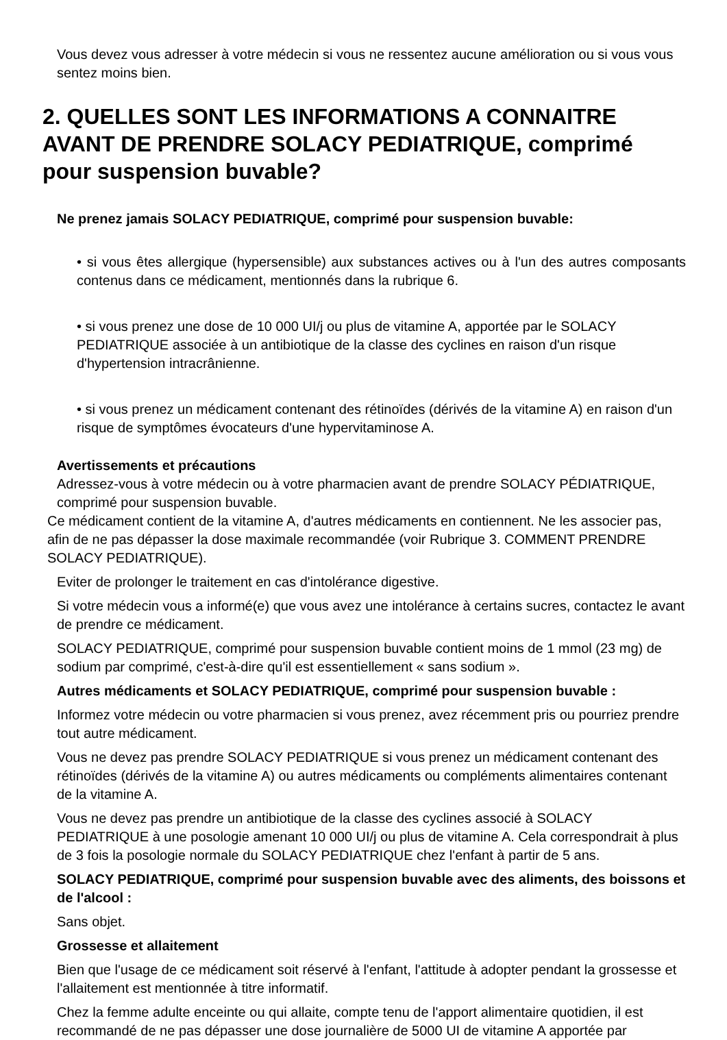Vous devez vous adresser à votre médecin si vous ne ressentez aucune amélioration ou si vous vous sentez moins bien.
2. QUELLES SONT LES INFORMATIONS A CONNAITRE AVANT DE PRENDRE SOLACY PEDIATRIQUE, comprimé pour suspension buvable?
Ne prenez jamais SOLACY PEDIATRIQUE, comprimé pour suspension buvable:
• si vous êtes allergique (hypersensible) aux substances actives ou à l'un des autres composants contenus dans ce médicament, mentionnés dans la rubrique 6.
• si vous prenez une dose de 10 000 UI/j ou plus de vitamine A, apportée par le SOLACY PEDIATRIQUE associée à un antibiotique de la classe des cyclines en raison d'un risque d'hypertension intracrânienne.
• si vous prenez un médicament contenant des rétinoïdes (dérivés de la vitamine A) en raison d'un risque de symptômes évocateurs d'une hypervitaminose A.
Avertissements et précautions
Adressez-vous à votre médecin ou à votre pharmacien avant de prendre SOLACY PÉDIATRIQUE, comprimé pour suspension buvable.
Ce médicament contient de la vitamine A, d'autres médicaments en contiennent. Ne les associer pas, afin de ne pas dépasser la dose maximale recommandée (voir Rubrique 3. COMMENT PRENDRE SOLACY PEDIATRIQUE).
Eviter de prolonger le traitement en cas d'intolérance digestive.
Si votre médecin vous a informé(e) que vous avez une intolérance à certains sucres, contactez le avant de prendre ce médicament.
SOLACY PEDIATRIQUE, comprimé pour suspension buvable contient moins de 1 mmol (23 mg) de sodium par comprimé, c'est-à-dire qu'il est essentiellement « sans sodium ».
Autres médicaments et SOLACY PEDIATRIQUE, comprimé pour suspension buvable :
Informez votre médecin ou votre pharmacien si vous prenez, avez récemment pris ou pourriez prendre tout autre médicament.
Vous ne devez pas prendre SOLACY PEDIATRIQUE si vous prenez un médicament contenant des rétinoïdes (dérivés de la vitamine A) ou autres médicaments ou compléments alimentaires contenant de la vitamine A.
Vous ne devez pas prendre un antibiotique de la classe des cyclines associé à SOLACY PEDIATRIQUE à une posologie amenant 10 000 UI/j ou plus de vitamine A. Cela correspondrait à plus de 3 fois la posologie normale du SOLACY PEDIATRIQUE chez l'enfant à partir de 5 ans.
SOLACY PEDIATRIQUE, comprimé pour suspension buvable avec des aliments, des boissons et de l'alcool :
Sans objet.
Grossesse et allaitement
Bien que l'usage de ce médicament soit réservé à l'enfant, l'attitude à adopter pendant la grossesse et l'allaitement est mentionnée à titre informatif.
Chez la femme adulte enceinte ou qui allaite, compte tenu de l'apport alimentaire quotidien, il est recommandé de ne pas dépasser une dose journalière de 5000 UI de vitamine A apportée par